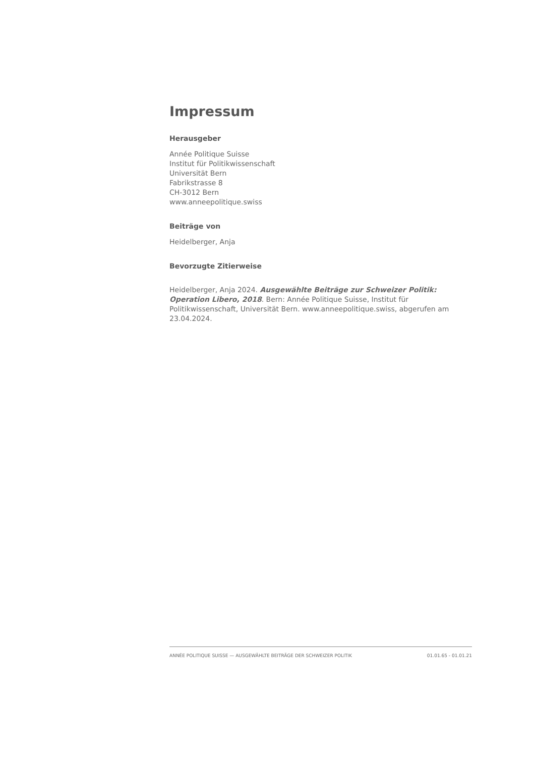Impressum
Herausgeber
Année Politique Suisse
Institut für Politikwissenschaft
Universität Bern
Fabrikstrasse 8
CH-3012 Bern
www.anneepolitique.swiss
Beiträge von
Heidelberger, Anja
Bevorzugte Zitierweise
Heidelberger, Anja 2024. Ausgewählte Beiträge zur Schweizer Politik: Operation Libero, 2018. Bern: Année Politique Suisse, Institut für Politikwissenschaft, Universität Bern. www.anneepolitique.swiss, abgerufen am 23.04.2024.
ANNÉE POLITIQUE SUISSE — AUSGEWÄHLTE BEITRÄGE DER SCHWEIZER POLITIK 01.01.65 - 01.01.21